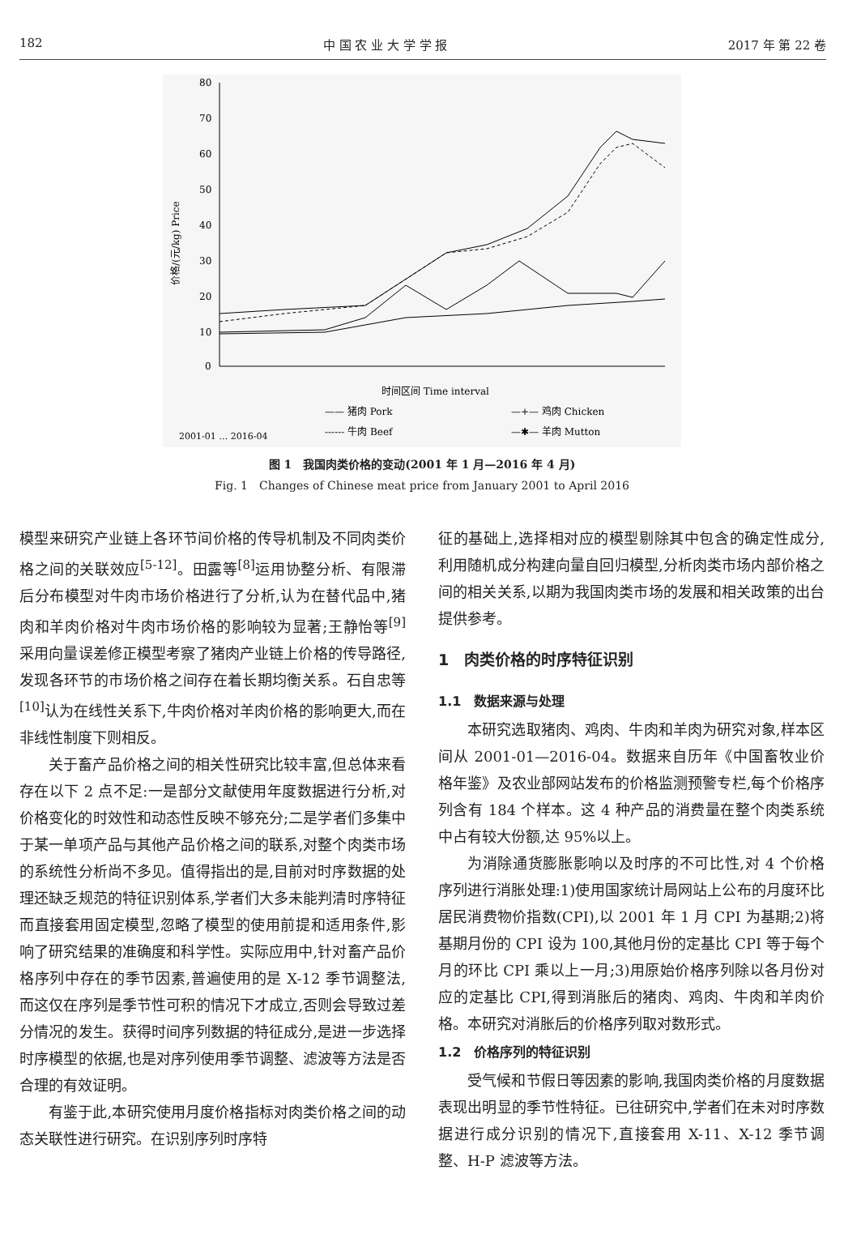182 中 国 农 业 大 学 学 报 2017 年 第 22 卷
80
70
60
50
40
30
20
10
0
价格/(元/kg) Price
2001-01 … 2016-04
时间区间 Time interval
—— 猪肉 Pork
—+— 鸡肉 Chicken
------ 牛肉 Beef
—✱— 羊肉 Mutton
图 1　我国肉类价格的变动(2001 年 1 月—2016 年 4 月)
Fig. 1　Changes of Chinese meat price from January 2001 to April 2016
模型来研究产业链上各环节间价格的传导机制及不同肉类价格之间的关联效应<sup>[5-12]</sup>。田露等<sup>[8]</sup>运用协整分析、有限滞后分布模型对牛肉市场价格进行了分析,认为在替代品中,猪肉和羊肉价格对牛肉市场价格的影响较为显著;王静怡等<sup>[9]</sup>采用向量误差修正模型考察了猪肉产业链上价格的传导路径,发现各环节的市场价格之间存在着长期均衡关系。石自忠等<sup>[10]</sup>认为在线性关系下,牛肉价格对羊肉价格的影响更大,而在非线性制度下则相反。
关于畜产品价格之间的相关性研究比较丰富,但总体来看存在以下 2 点不足:一是部分文献使用年度数据进行分析,对价格变化的时效性和动态性反映不够充分;二是学者们多集中于某一单项产品与其他产品价格之间的联系,对整个肉类市场的系统性分析尚不多见。值得指出的是,目前对时序数据的处理还缺乏规范的特征识别体系,学者们大多未能判清时序特征而直接套用固定模型,忽略了模型的使用前提和适用条件,影响了研究结果的准确度和科学性。实际应用中,针对畜产品价格序列中存在的季节因素,普遍使用的是 X-12 季节调整法,而这仅在序列是季节性可积的情况下才成立,否则会导致过差分情况的发生。获得时间序列数据的特征成分,是进一步选择时序模型的依据,也是对序列使用季节调整、滤波等方法是否合理的有效证明。
有鉴于此,本研究使用月度价格指标对肉类价格之间的动态关联性进行研究。在识别序列时序特
征的基础上,选择相对应的模型剔除其中包含的确定性成分,利用随机成分构建向量自回归模型,分析肉类市场内部价格之间的相关关系,以期为我国肉类市场的发展和相关政策的出台提供参考。
1　肉类价格的时序特征识别
1.1　数据来源与处理
本研究选取猪肉、鸡肉、牛肉和羊肉为研究对象,样本区间从 2001-01—2016-04。数据来自历年《中国畜牧业价格年鉴》及农业部网站发布的价格监测预警专栏,每个价格序列含有 184 个样本。这 4 种产品的消费量在整个肉类系统中占有较大份额,达 95%以上。
为消除通货膨胀影响以及时序的不可比性,对 4 个价格序列进行消胀处理:1)使用国家统计局网站上公布的月度环比居民消费物价指数(CPI),以 2001 年 1 月 CPI 为基期;2)将基期月份的 CPI 设为 100,其他月份的定基比 CPI 等于每个月的环比 CPI 乘以上一月;3)用原始价格序列除以各月份对应的定基比 CPI,得到消胀后的猪肉、鸡肉、牛肉和羊肉价格。本研究对消胀后的价格序列取对数形式。
1.2　价格序列的特征识别
受气候和节假日等因素的影响,我国肉类价格的月度数据表现出明显的季节性特征。已往研究中,学者们在未对时序数据进行成分识别的情况下,直接套用 X-11、X-12 季节调整、H-P 滤波等方法。